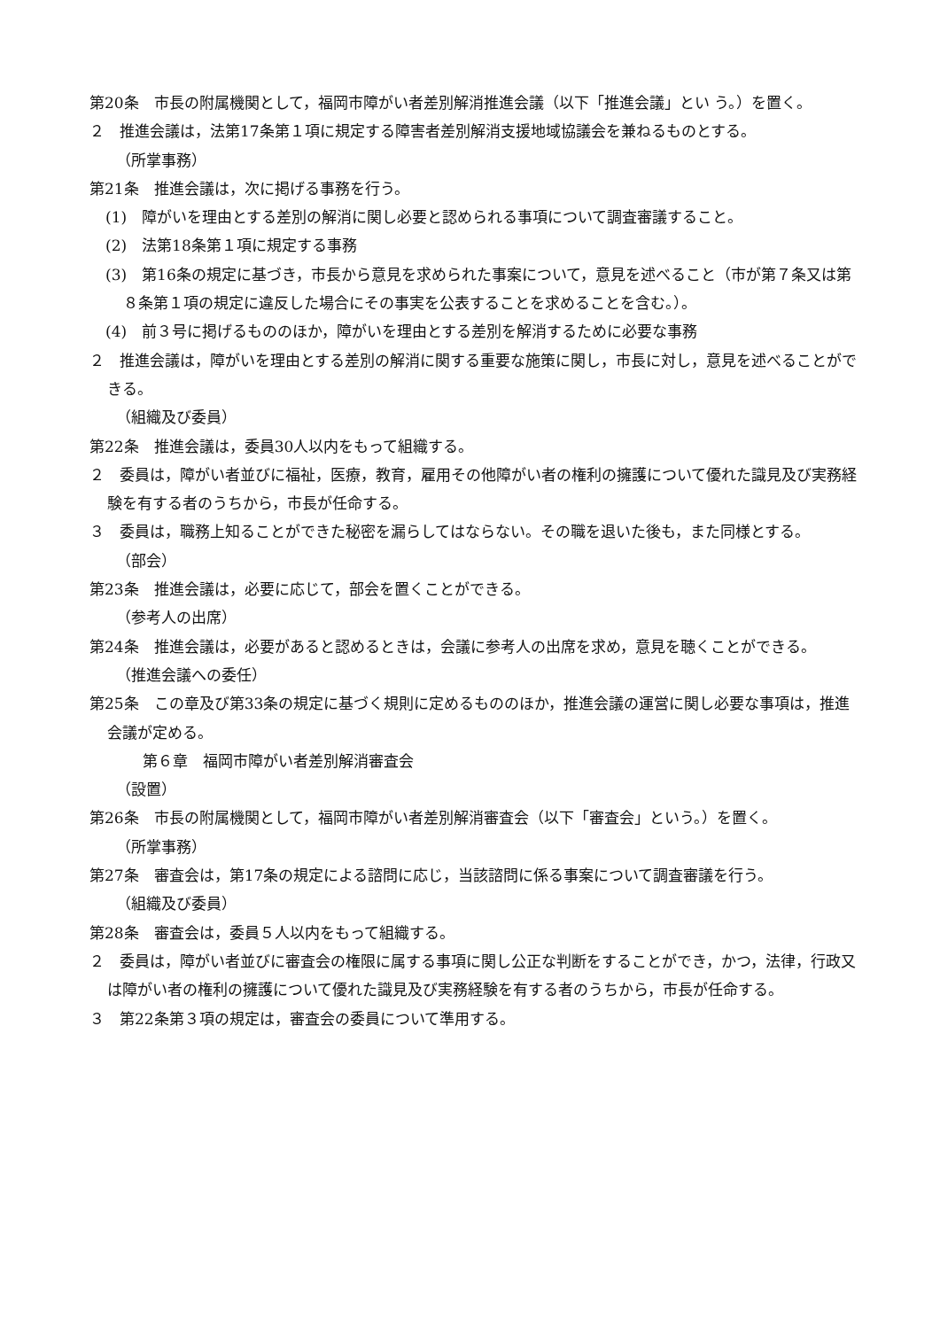第20条　市長の附属機関として，福岡市障がい者差別解消推進会議（以下「推進会議」とい う。）を置く。
２　推進会議は，法第17条第１項に規定する障害者差別解消支援地域協議会を兼ねるものとする。
（所掌事務）
第21条　推進会議は，次に掲げる事務を行う。
(1)　障がいを理由とする差別の解消に関し必要と認められる事項について調査審議すること。
(2)　法第18条第１項に規定する事務
(3)　第16条の規定に基づき，市長から意見を求められた事案について，意見を述べること（市が第７条又は第８条第１項の規定に違反した場合にその事実を公表することを求めることを含む。）。
(4)　前３号に掲げるもののほか，障がいを理由とする差別を解消するために必要な事務
２　推進会議は，障がいを理由とする差別の解消に関する重要な施策に関し，市長に対し，意見を述べることができる。
（組織及び委員）
第22条　推進会議は，委員30人以内をもって組織する。
２　委員は，障がい者並びに福祉，医療，教育，雇用その他障がい者の権利の擁護について優れた識見及び実務経験を有する者のうちから，市長が任命する。
３　委員は，職務上知ることができた秘密を漏らしてはならない。その職を退いた後も，また同様とする。
（部会）
第23条　推進会議は，必要に応じて，部会を置くことができる。
（参考人の出席）
第24条　推進会議は，必要があると認めるときは，会議に参考人の出席を求め，意見を聴くことができる。
（推進会議への委任）
第25条　この章及び第33条の規定に基づく規則に定めるもののほか，推進会議の運営に関し必要な事項は，推進会議が定める。
第６章　福岡市障がい者差別解消審査会
（設置）
第26条　市長の附属機関として，福岡市障がい者差別解消審査会（以下「審査会」という。）を置く。
（所掌事務）
第27条　審査会は，第17条の規定による諮問に応じ，当該諮問に係る事案について調査審議を行う。
（組織及び委員）
第28条　審査会は，委員５人以内をもって組織する。
２　委員は，障がい者並びに審査会の権限に属する事項に関し公正な判断をすることができ，かつ，法律，行政又は障がい者の権利の擁護について優れた識見及び実務経験を有する者のうちから，市長が任命する。
３　第22条第３項の規定は，審査会の委員について準用する。